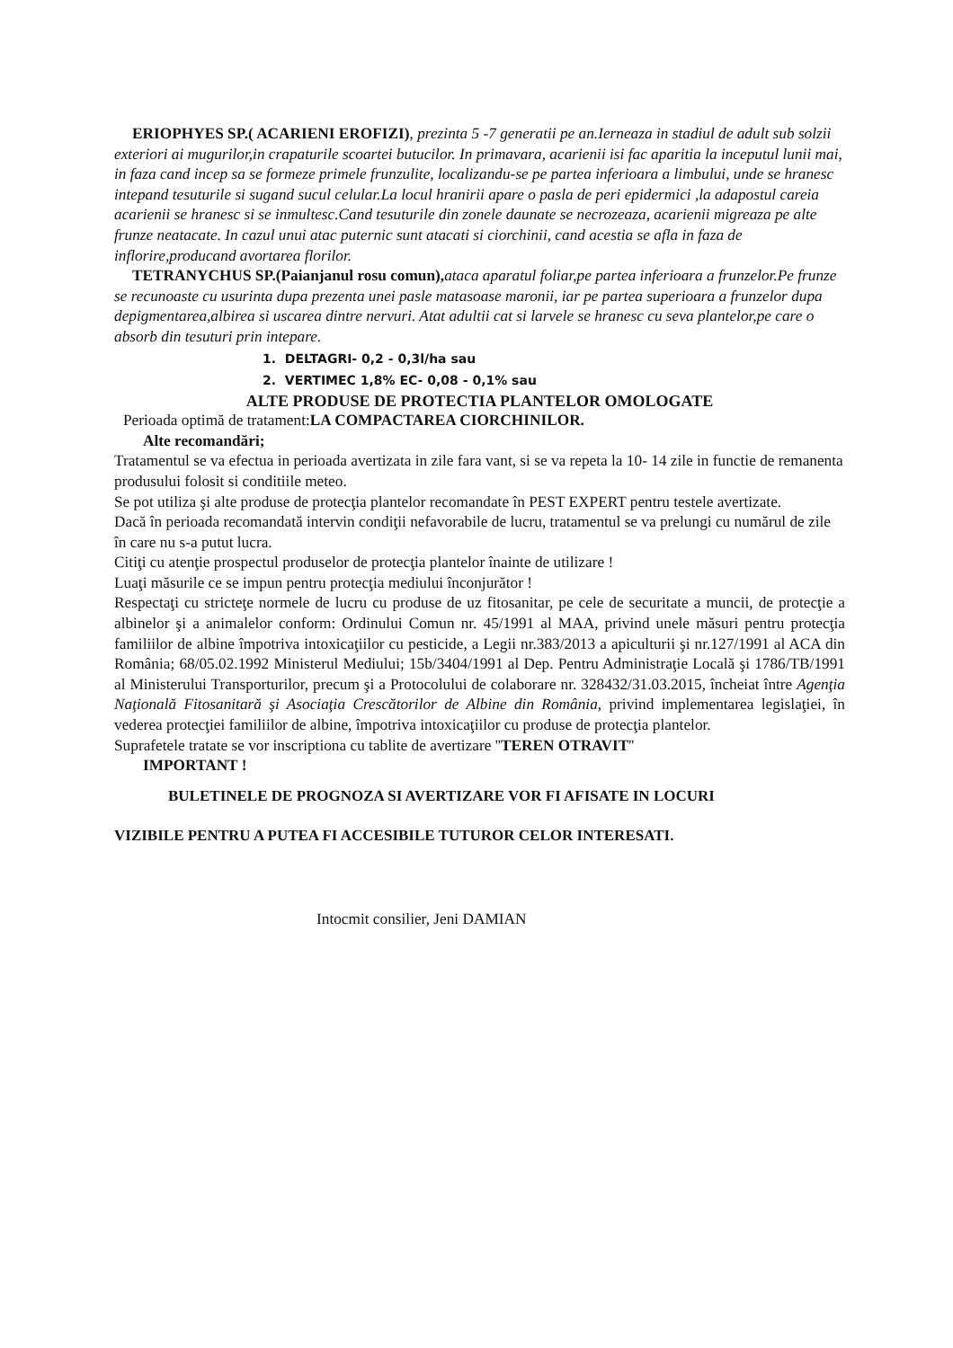ERIOPHYES SP.( ACARIENI EROFIZI), prezinta 5 -7 generatii pe an.Ierneaza in stadiul de adult sub solzii exteriori ai mugurilor,in crapaturile scoartei butucilor. In primavara, acarienii isi fac aparitia la inceputul lunii mai, in faza cand incep sa se formeze primele frunzulite, localizandu-se pe partea inferioara a limbului, unde se hranesc intepand tesuturile si sugand sucul celular.La locul hranirii apare o pasla de peri epidermici ,la adapostul careia acarienii se hranesc si se inmultesc.Cand tesuturile din zonele daunate se necrozeaza, acarienii migreaza pe alte frunze neatacate. In cazul unui atac puternic sunt atacati si ciorchinii, cand acestia se afla in faza de inflorire,producand avortarea florilor.
TETRANYCHUS SP.(Paianjanul rosu comun), ataca aparatul foliar,pe partea inferioara a frunzelor.Pe frunze se recunoaste cu usurinta dupa prezenta unei pasle matasoase maronii, iar pe partea superioara a frunzelor dupa depigmentarea,albirea si uscarea dintre nervuri. Atat adultii cat si larvele se hranesc cu seva plantelor,pe care o absorb din tesuturi prin intepare.
1. DELTAGRI- 0,2 - 0,3l/ha sau
2. VERTIMEC 1,8% EC- 0,08 - 0,1% sau
ALTE PRODUSE DE PROTECTIA PLANTELOR OMOLOGATE
Perioada optimă de tratament:LA COMPACTAREA CIORCHINILOR.
Alte recomandări;
Tratamentul se va efectua in perioada avertizata in zile fara vant, si se va repeta la 10- 14 zile in functie de remanenta produsului folosit si conditiile meteo.
Se pot utiliza şi alte produse de protecţia plantelor recomandate în PEST EXPERT pentru testele avertizate.
Dacă în perioada recomandată intervin condiţii nefavorabile de lucru, tratamentul se va prelungi cu numărul de zile în care nu s-a putut lucra.
Citiţi cu atenţie prospectul produselor de protecţia plantelor înainte de utilizare !
Luaţi măsurile ce se impun pentru protecţia mediului înconjurător !
Respectaţi cu stricteţe normele de lucru cu produse de uz fitosanitar, pe cele de securitate a muncii, de protecţie a albinelor şi a animalelor conform: Ordinului Comun nr. 45/1991 al MAA, privind unele măsuri pentru protecţia familiilor de albine împotriva intoxicaţiilor cu pesticide, a Legii nr.383/2013 a apiculturii şi nr.127/1991 al ACA din România; 68/05.02.1992 Ministerul Mediului; 15b/3404/1991 al Dep. Pentru Administraţie Locală şi 1786/TB/1991 al Ministerului Transporturilor, precum şi a Protocolului de colaborare nr. 328432/31.03.2015, încheiat între Agenţia Naţională Fitosanitară şi Asociaţia Crescătorilor de Albine din România, privind implementarea legislaţiei, în vederea protecţiei familiilor de albine, împotriva intoxicaţiilor cu produse de protecţia plantelor.
Suprafetele tratate se vor inscriptiona cu tablite de avertizare ''TEREN OTRAVIT''
IMPORTANT !
BULETINELE DE PROGNOZA SI AVERTIZARE VOR FI AFISATE IN LOCURI
VIZIBILE PENTRU A PUTEA FI ACCESIBILE TUTUROR CELOR INTERESATI.
Intocmit consilier, Jeni DAMIAN